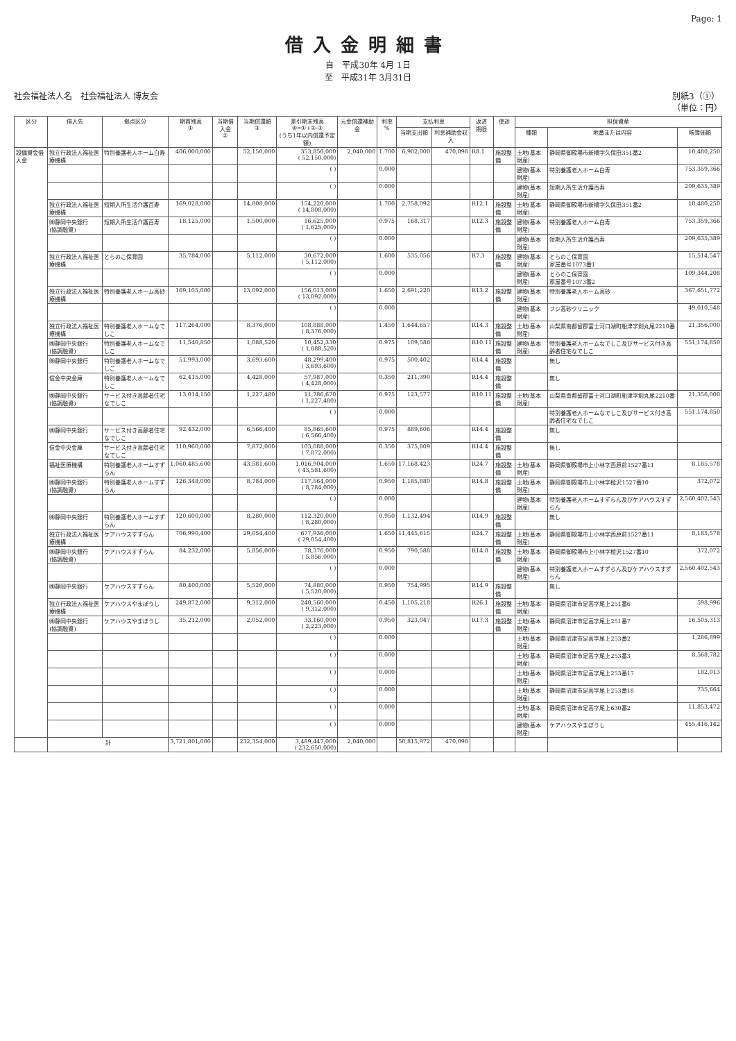Page: 1
借入金明細書
自　平成30年 4月 1日
至　平成31年 3月31日
社会福祉法人名　社会福祉法人 博友会 別紙3（①）
（単位：円）
| 区分 | 借入先 | 拠点区分 | 期首残高 ① | 当期借入金 ② | 当期償還額 ③ | 差引期末残高 ④=①+②-③ (うち1年以内償還予定額) | 元金償還補助金 | 利率 % | 支払利息 | | 返済 期限 | 使途 | 担保資産 | | |
| --- | --- | --- | --- | --- | --- | --- | --- | --- | --- | --- | --- | --- | --- | --- | --- |
| | | | | | | | | | 当期支出額 | 利息補助金収入 | | | 種類 | 地番または内容 | 帳簿価額 |
| 設備資金借入金 | 独立行政法人福祉医療機構 | 特別養護老人ホーム白寿 | 406,000,000 | | 52,150,000 | 353,850,000 ( 52,150,000) | 2,040,000 | 1.700 | 6,902,000 | 470,098 | R8.1 | 施設整備 | 土地(基本財産) | 静岡県御殿場市新橋字久保田351番2 | 10,480,250 |
| | | | | | | ( ) | | 0.000 | | | | | 建物(基本財産) | 特別養護老人ホーム白寿 | 753,359,366 |
| | | | | | | ( ) | | 0.000 | | | | | 建物(基本財産) | 短期入所生活介護百寿 | 209,635,389 |
| | 独立行政法人福祉医療機構 | 短期入所生活介護百寿 | 169,028,000 | | 14,808,000 | 154,220,000 ( 14,808,000) | | 1.700 | 2,758,092 | | R12.1 | 施設整備 | 土地(基本財産) | 静岡県御殿場市新橋字久保田351番2 | 10,480,250 |
| | ㈱静岡中央銀行 (協調融資) | 短期入所生活介護百寿 | 18,125,000 | | 1,500,000 | 16,625,000 ( 1,625,000) | | 0.975 | 168,317 | | R12.3 | 施設整備 | 建物(基本財産) | 特別養護老人ホーム白寿 | 753,359,366 |
| | | | | | | ( ) | | 0.000 | | | | | 建物(基本財産) | 短期入所生活介護百寿 | 209,635,389 |
| | 独立行政法人福祉医療機構 | とらのこ保育園 | 35,784,000 | | 5,112,000 | 30,672,000 ( 5,112,000) | | 1.600 | 535,056 | | R7.3 | 施設整備 | 建物(基本財産) | とらのこ保育園 家屋番号1073番1 | 15,514,547 |
| | | | | | | ( ) | | 0.000 | | | | | 建物(基本財産) | とらのこ保育園 家屋番号1073番2 | 109,344,208 |
| | 独立行政法人福祉医療機構 | 特別養護老人ホーム高砂 | 169,105,000 | | 13,092,000 | 156,013,000 ( 13,092,000) | | 1.650 | 2,691,220 | | R13.2 | 施設整備 | 建物(基本財産) | 特別養護老人ホーム高砂 | 367,651,772 |
| | | | | | | ( ) | | 0.000 | | | | | 建物(基本財産) | フジ高砂クリニック | 49,010,548 |
| | 独立行政法人福祉医療機構 | 特別養護老人ホームなでしこ | 117,264,000 | | 8,376,000 | 108,888,000 ( 8,376,000) | | 1.450 | 1,644,657 | | R14.3 | 施設整備 | 土地(基本財産) | 山梨県南都留郡富士河口湖町船津字剣丸尾2210番 | 21,356,000 |
| | ㈱静岡中央銀行 (協調融資) | 特別養護老人ホームなでしこ | 11,540,850 | | 1,088,520 | 10,452,330 ( 1,088,520) | | 0.975 | 109,586 | | R10.11 | 施設整備 | 建物(基本財産) | 特別養護老人ホームなでしこ及びサービス付き高齢者住宅なでしこ | 551,174,850 |
| | ㈱静岡中央銀行 | 特別養護老人ホームなでしこ | 51,993,000 | | 3,693,600 | 48,299,400 ( 3,693,600) | | 0.975 | 500,402 | | R14.4 | 施設整備 | | 無し | |
| | 信金中央金庫 | 特別養護老人ホームなでしこ | 62,415,000 | | 4,428,000 | 57,987,000 ( 4,428,000) | | 0.350 | 211,390 | | R14.4 | 施設整備 | | 無し | |
| | ㈱静岡中央銀行 (協調融資) | サービス付き高齢者住宅なでしこ | 13,014,150 | | 1,227,480 | 11,786,670 ( 1,227,480) | | 0.975 | 123,577 | | R10.11 | 施設整備 | 土地(基本財産) | 山梨県南都留郡富士河口湖町船津字剣丸尾2210番 | 21,356,000 |
| | | | | | | ( ) | | 0.000 | | | | | | 特別養護老人ホームなでしこ及びサービス付き高齢者住宅なでしこ | 551,174,850 |
| | ㈱静岡中央銀行 | サービス付き高齢者住宅なでしこ | 92,432,000 | | 6,566,400 | 85,865,600 ( 6,566,400) | | 0.975 | 889,606 | | R14.4 | 施設整備 | | 無し | |
| | 信金中央金庫 | サービス付き高齢者住宅なでしこ | 110,960,000 | | 7,872,000 | 103,088,000 ( 7,872,000) | | 0.350 | 375,809 | | R14.4 | 施設整備 | | 無し | |
| | 福祉医療機構 | 特別養護老人ホームすずらん | 1,060,485,600 | | 43,581,600 | 1,016,904,000 ( 43,581,600) | | 1.650 | 17,168,423 | | R24.7 | 施設整備 | 土地(基本財産) | 静岡県御殿場市上小林字西原前1527番11 | 8,185,578 |
| | ㈱静岡中央銀行 (協調融資) | 特別養護老人ホームすずらん | 126,348,000 | | 8,784,000 | 117,564,000 ( 8,784,000) | | 0.950 | 1,185,880 | | R14.8 | 施設整備 | 土地(基本財産) | 静岡県御殿場市上小林字樅沢1527番10 | 372,072 |
| | | | | | | ( ) | | 0.000 | | | | | 建物(基本財産) | 特別養護老人ホームすずらん及びケアハウスすずらん | 2,560,402,543 |
| | ㈱静岡中央銀行 | 特別養護老人ホームすずらん | 120,600,000 | | 8,280,000 | 112,320,000 ( 8,280,000) | | 0.950 | 1,132,494 | | R14.9 | 施設整備 | | 無し | |
| | 独立行政法人福祉医療機構 | ケアハウスすずらん | 706,990,400 | | 29,054,400 | 677,936,000 ( 29,054,400) | | 1.650 | 11,445,615 | | R24.7 | 施設整備 | 土地(基本財産) | 静岡県御殿場市上小林字西原前1527番11 | 8,185,578 |
| | ㈱静岡中央銀行 (協調融資) | ケアハウスすずらん | 84,232,000 | | 5,856,000 | 78,376,000 ( 5,856,000) | | 0.950 | 790,588 | | R14.8 | 施設整備 | 土地(基本財産) | 静岡県御殿場市上小林字樅沢1527番10 | 372,072 |
| | | | | | | ( ) | | 0.000 | | | | | 建物(基本財産) | 特別養護老人ホームすずらん及びケアハウスすずらん | 2,560,402,543 |
| | ㈱静岡中央銀行 | ケアハウスすずらん | 80,400,000 | | 5,520,000 | 74,880,000 ( 5,520,000) | | 0.950 | 754,995 | | R14.9 | 施設整備 | | 無し | |
| | 独立行政法人福祉医療機構 | ケアハウスやまぼうし | 249,872,000 | | 9,312,000 | 240,560,000 ( 9,312,000) | | 0.450 | 1,105,218 | | R26.1 | 施設整備 | 土地(基本財産) | 静岡県沼津市足高字尾上251番6 | 598,996 |
| | ㈱静岡中央銀行 (協調融資) | ケアハウスやまぼうし | 35,212,000 | | 2,052,000 | 33,160,000 ( 2,223,000) | | 0.950 | 323,047 | | R17.3 | 施設整備 | 土地(基本財産) | 静岡県沼津市足高字尾上251番7 | 16,505,313 |
| | | | | | | ( ) | | 0.000 | | | | | 土地(基本財産) | 静岡県沼津市足高字尾上253番2 | 1,286,899 |
| | | | | | | ( ) | | 0.000 | | | | | 土地(基本財産) | 静岡県沼津市足高字尾上253番3 | 8,568,782 |
| | | | | | | ( ) | | 0.000 | | | | | 土地(基本財産) | 静岡県沼津市足高字尾上253番17 | 182,013 |
| | | | | | | ( ) | | 0.000 | | | | | 土地(基本財産) | 静岡県沼津市足高字尾上253番18 | 735,664 |
| | | | | | | ( ) | | 0.000 | | | | | 土地(基本財産) | 静岡県沼津市足高字尾上630番2 | 11,853,472 |
| | | | | | | ( ) | | 0.000 | | | | | 建物(基本財産) | ケアハウスやまぼうし | 455,416,142 |
| | 計 | | 3,721,801,000 | | 232,354,000 | 3,489,447,000 ( 232,650,000) | 2,040,000 | | 50,815,972 | 470,098 | | | | | |